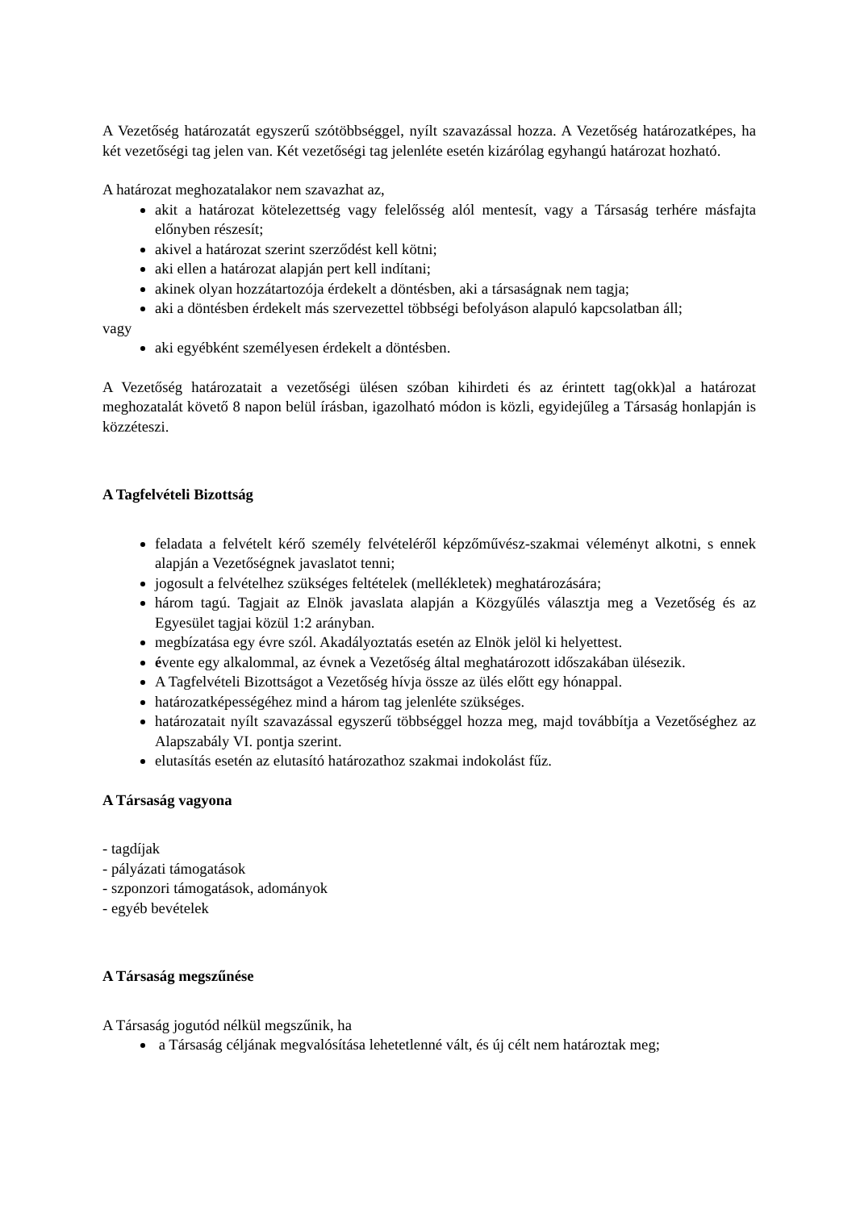A Vezetőség határozatát egyszerű szótöbbséggel, nyílt szavazással hozza. A Vezetőség határozatképes, ha két vezetőségi tag jelen van. Két vezetőségi tag jelenléte esetén kizárólag egyhangú határozat hozható.
A határozat meghozatalakor nem szavazhat az,
akit a határozat kötelezettség vagy felelősség alól mentesít, vagy a Társaság terhére másfajta előnyben részesít;
akivel a határozat szerint szerződést kell kötni;
aki ellen a határozat alapján pert kell indítani;
akinek olyan hozzátartozója érdekelt a döntésben, aki a társaságnak nem tagja;
aki a döntésben érdekelt más szervezettel többségi befolyáson alapuló kapcsolatban áll;
vagy
aki egyébként személyesen érdekelt a döntésben.
A Vezetőség határozatait a vezetőségi ülésen szóban kihirdeti és az érintett tag(okk)al a határozat meghozatalát követő 8 napon belül írásban, igazolható módon is közli, egyidejűleg a Társaság honlapján is közzéteszi.
A Tagfelvételi Bizottság
feladata a felvételt kérő személy felvételéről képzőművész-szakmai véleményt alkotni, s ennek alapján a Vezetőségnek javaslatot tenni;
jogosult a felvételhez szükséges feltételek (mellékletek) meghatározására;
három tagú. Tagjait az Elnök javaslata alapján a Közgyűlés választja meg a Vezetőség és az Egyesület tagjai közül 1:2 arányban.
megbízatása egy évre szól. Akadályoztatás esetén az Elnök jelöl ki helyettest.
évente egy alkalommal, az évnek a Vezetőség által meghatározott időszakában ülésezik.
A Tagfelvételi Bizottságot a Vezetőség hívja össze az ülés előtt egy hónappal.
határozatképességéhez mind a három tag jelenléte szükséges.
határozatait nyílt szavazással egyszerű többséggel hozza meg, majd továbbítja a Vezetőséghez az Alapszabály VI. pontja szerint.
elutasítás esetén az elutasító határozathoz szakmai indokolást fűz.
A Társaság vagyona
- tagdíjak
- pályázati támogatások
- szponzori támogatások, adományok
- egyéb bevételek
A Társaság megszűnése
A Társaság jogutód nélkül megszűnik, ha
a Társaság céljának megvalósítása lehetetlenné vált, és új célt nem határoztak meg;